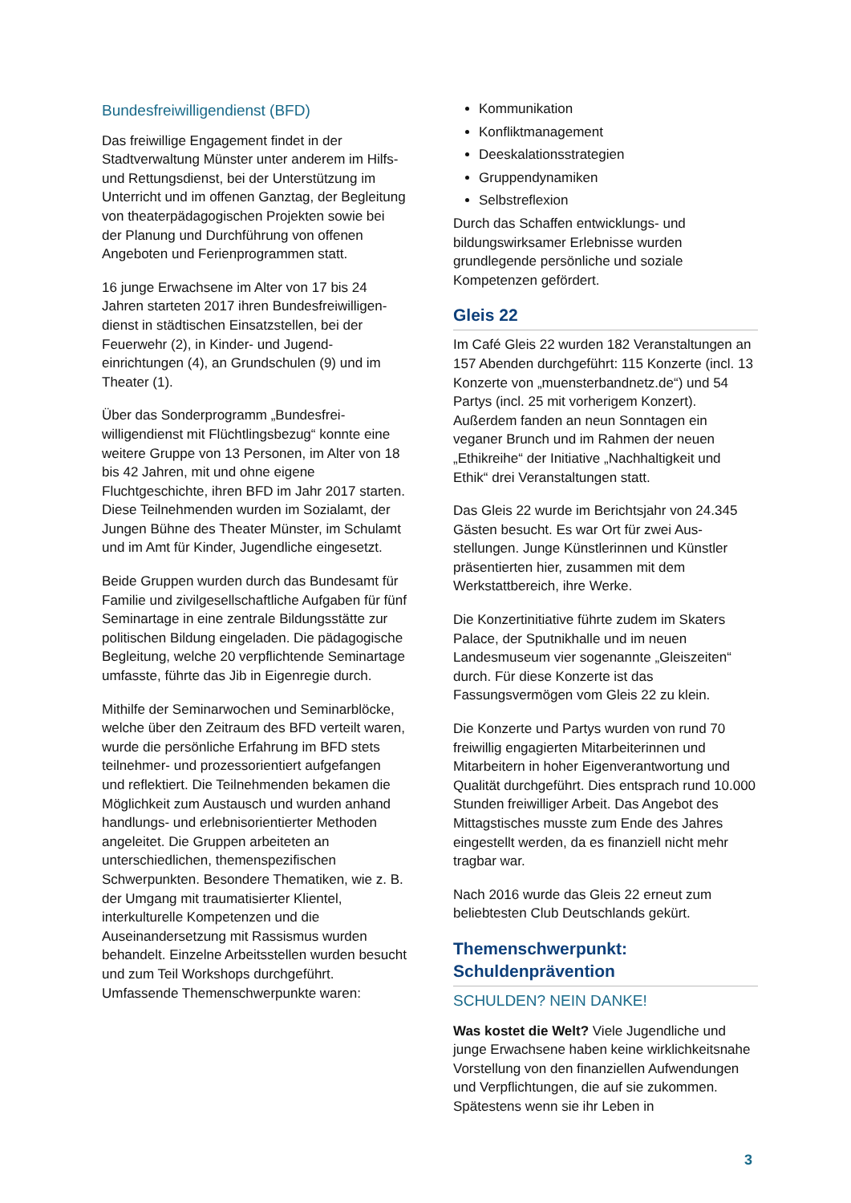Bundesfreiwilligendienst (BFD)
Das freiwillige Engagement findet in der Stadtverwaltung Münster unter anderem im Hilfs- und Rettungsdienst, bei der Unter­stützung im Unterricht und im offenen Ganztag, der Begleitung von theaterpäda­gogischen Projekten sowie bei der Planung und Durchführung von offenen Angeboten und Ferienprogrammen statt.
16 junge Erwachsene im Alter von 17 bis 24 Jahren starteten 2017 ihren Bundesfreiwilligen­dienst in städtischen Einsatzstellen, bei der Feuerwehr (2), in Kinder- und Jugend­einrichtungen (4), an Grundschulen (9) und im Theater (1).
Über das Sonderprogramm „Bundesfrei­willigendienst mit Flüchtlingsbezug“ konnte eine weitere Gruppe von 13 Personen, im Alter von 18 bis 42 Jahren, mit und ohne eigene Fluchtgeschichte, ihren BFD im Jahr 2017 starten. Diese Teilnehmenden wurden im Sozialamt, der Jungen Bühne des Theater Münster, im Schulamt und im Amt für Kinder, Jugendliche eingesetzt.
Beide Gruppen wurden durch das Bundesamt für Familie und zivilgesellschaftliche Aufgaben für fünf Seminartage in eine zentrale Bildungs­stätte zur politischen Bildung eingeladen. Die pädagogische Begleitung, welche 20 verpflichtende Seminartage umfasste, führte das Jib in Eigenregie durch.
Mithilfe der Seminarwochen und Seminar­blöcke, welche über den Zeitraum des BFD verteilt waren, wurde die persönliche Erfahrung im BFD stets teilnehmer- und prozessorientiert aufgefangen und reflektiert. Die Teilnehmen­den bekamen die Möglichkeit zum Austausch und wurden anhand handlungs- und erlebnisorientierter Methoden angeleitet. Die Gruppen arbeiteten an unterschiedlichen, themenspezifischen Schwerpunkten. Besondere Thematiken, wie z. B. der Umgang mit traumatisierter Klientel, interkulturelle Kompetenzen und die Auseinandersetzung mit Rassismus wurden behandelt. Einzelne Arbeitsstellen wurden besucht und zum Teil Workshops durchgeführt. Umfassende Themenschwerpunkte waren:
Kommunikation
Konfliktmanagement
Deeskalationsstrategien
Gruppendynamiken
Selbstreflexion
Durch das Schaffen entwicklungs- und bildungswirksamer Erlebnisse wurden grundlegende persönliche und soziale Kompetenzen gefördert.
Gleis 22
Im Café Gleis 22 wurden 182 Veranstaltungen an 157 Abenden durchgeführt: 115 Konzerte (incl. 13 Konzerte von „muensterbandnetz.de“) und 54 Partys (incl. 25 mit vorherigem Konzert). Außerdem fanden an neun Sonn­tagen ein veganer Brunch und im Rahmen der neuen „Ethikreihe“ der Initiative „Nachhaltigkeit und Ethik“ drei Veranstaltungen statt.
Das Gleis 22 wurde im Berichtsjahr von 24.345 Gästen besucht. Es war Ort für zwei Aus­stellungen. Junge Künstlerinnen und Künstler präsentierten hier, zusammen mit dem Werkstattbereich, ihre Werke.
Die Konzertinitiative führte zudem im Skaters Palace, der Sputnikhalle und im neuen Landesmuseum vier sogenannte „Gleiszeiten“ durch. Für diese Konzerte ist das Fassungsvermögen vom Gleis 22 zu klein.
Die Konzerte und Partys wurden von rund 70 freiwillig engagierten Mitarbeiterinnen und Mitarbeitern in hoher Eigenverantwortung und Qualität durchgeführt. Dies entsprach rund 10.000 Stunden freiwilliger Arbeit. Das Angebot des Mittagstisches musste zum Ende des Jahres eingestellt werden, da es finanziell nicht mehr tragbar war.
Nach 2016 wurde das Gleis 22 erneut zum beliebtesten Club Deutschlands gekürt.
Themenschwerpunkt:
Schuldenprävention
SCHULDEN? NEIN DANKE!
Was kostet die Welt? Viele Jugendliche und junge Erwachsene haben keine wirklichkeits­nahe Vorstellung von den finanziellen Auf­wendungen und Verpflichtungen, die auf sie zukommen. Spätestens wenn sie ihr Leben in
3